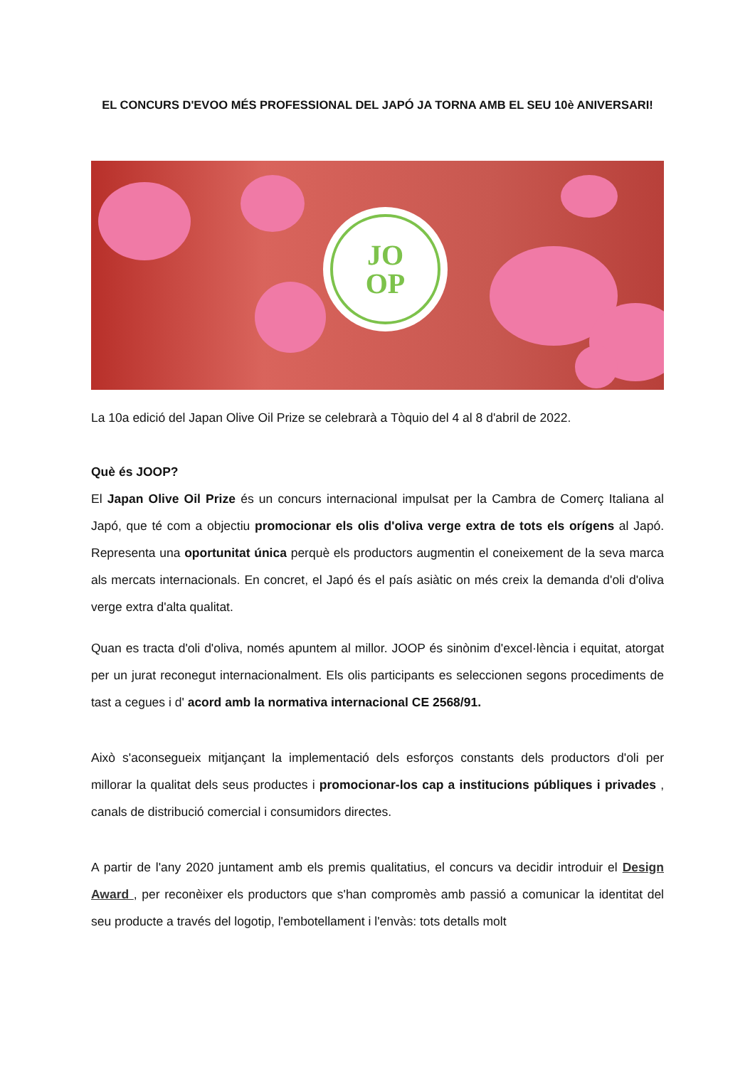EL CONCURS D'EVOO MÉS PROFESSIONAL DEL JAPÓ JA TORNA AMB EL SEU 10è ANIVERSARI!
JO
OP
La 10a edició del Japan Olive Oil Prize se celebrarà a Tòquio del 4 al 8 d'abril de 2022.
Què és JOOP?
El Japan Olive Oil Prize és un concurs internacional impulsat per la Cambra de Comerç Italiana al Japó, que té com a objectiu promocionar els olis d'oliva verge extra de tots els orígens al Japó. Representa una oportunitat única perquè els productors augmentin el coneixement de la seva marca als mercats internacionals. En concret, el Japó és el país asiàtic on més creix la demanda d'oli d'oliva verge extra d'alta qualitat.
Quan es tracta d'oli d'oliva, només apuntem al millor. JOOP és sinònim d'excel·lència i equitat, atorgat per un jurat reconegut internacionalment. Els olis participants es seleccionen segons procediments de tast a cegues i d' acord amb la normativa internacional CE 2568/91.
Això s'aconsegueix mitjançant la implementació dels esforços constants dels productors d'oli per millorar la qualitat dels seus productes i promocionar-los cap a institucions públiques i privades , canals de distribució comercial i consumidors directes.
A partir de l'any 2020 juntament amb els premis qualitatius, el concurs va decidir introduir el Design Award , per reconèixer els productors que s'han compromès amb passió a comunicar la identitat del seu producte a través del logotip, l'embotellament i l'envàs: tots detalls molt